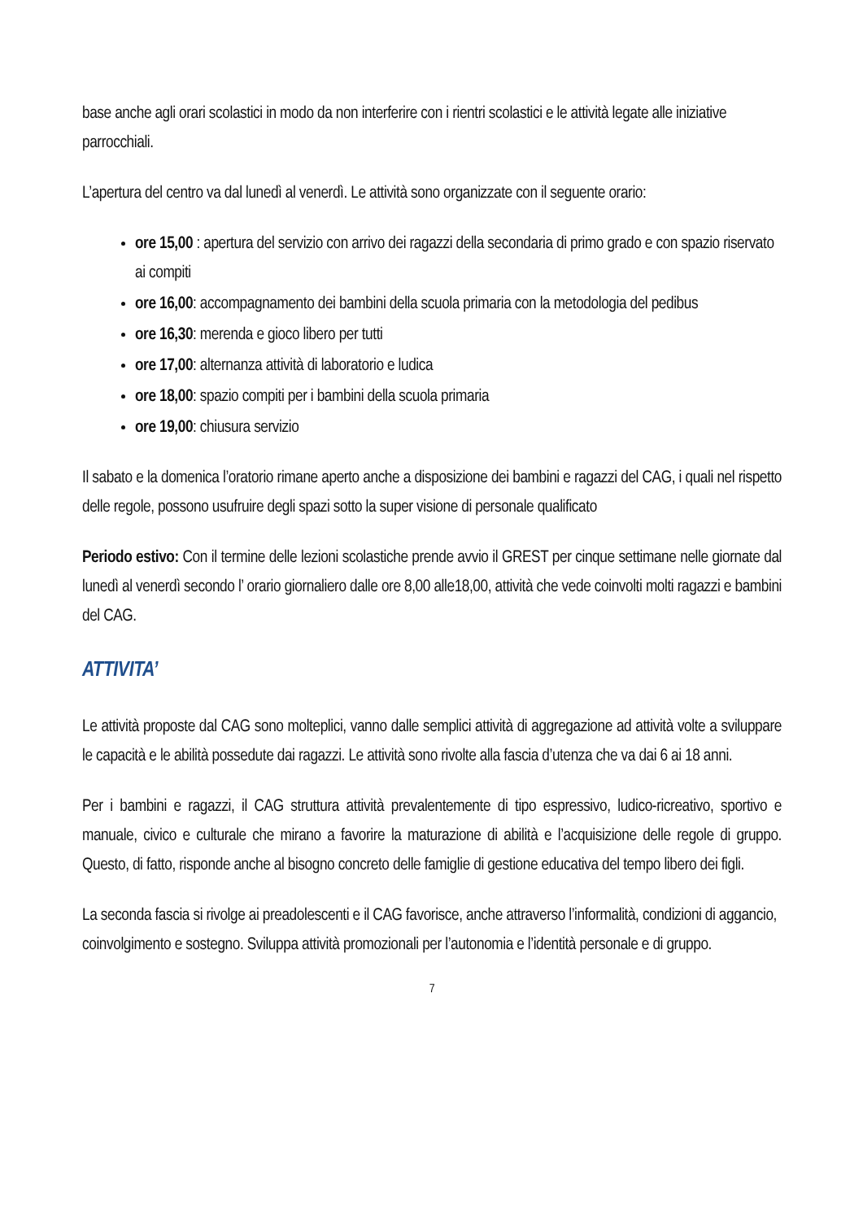base anche agli orari scolastici in modo da non interferire con i rientri scolastici e le attività legate alle iniziative parrocchiali.
L’apertura del centro va dal lunedì al venerdì. Le attività sono organizzate con il seguente orario:
ore 15,00 : apertura del servizio con arrivo dei ragazzi della secondaria di primo grado e con spazio riservato ai compiti
ore 16,00: accompagnamento dei bambini della scuola primaria con la metodologia del pedibus
ore 16,30: merenda e gioco libero per tutti
ore 17,00: alternanza attività di laboratorio e ludica
ore 18,00: spazio compiti per i bambini della scuola primaria
ore 19,00: chiusura servizio
Il sabato e la domenica l’oratorio rimane aperto anche a disposizione dei bambini e ragazzi del CAG, i quali nel rispetto delle regole, possono usufruire degli spazi sotto la super visione di personale qualificato
Periodo estivo: Con il termine delle lezioni scolastiche prende avvio il GREST per cinque settimane nelle giornate dal lunedì al venerdì secondo l’ orario giornaliero dalle ore 8,00 alle18,00, attività che vede coinvolti molti ragazzi e bambini del CAG.
ATTIVITA’
Le attività proposte dal CAG sono molteplici, vanno dalle semplici attività di aggregazione ad attività volte a sviluppare le capacità e le abilità possedute dai ragazzi. Le attività sono rivolte alla fascia d’utenza che va dai 6 ai 18 anni.
Per i bambini e ragazzi, il CAG struttura attività prevalentemente di tipo espressivo, ludico-ricreativo, sportivo e manuale, civico e culturale che mirano a favorire la maturazione di abilità e l’acquisizione delle regole di gruppo. Questo, di fatto, risponde anche al bisogno concreto delle famiglie di gestione educativa del tempo libero dei figli.
La seconda fascia si rivolge ai preadolescenti e il CAG favorisce, anche attraverso l’informalità, condizioni di aggancio, coinvolgimento e sostegno. Sviluppa attività promozionali per l’autonomia e l’identità personale e di gruppo.
7